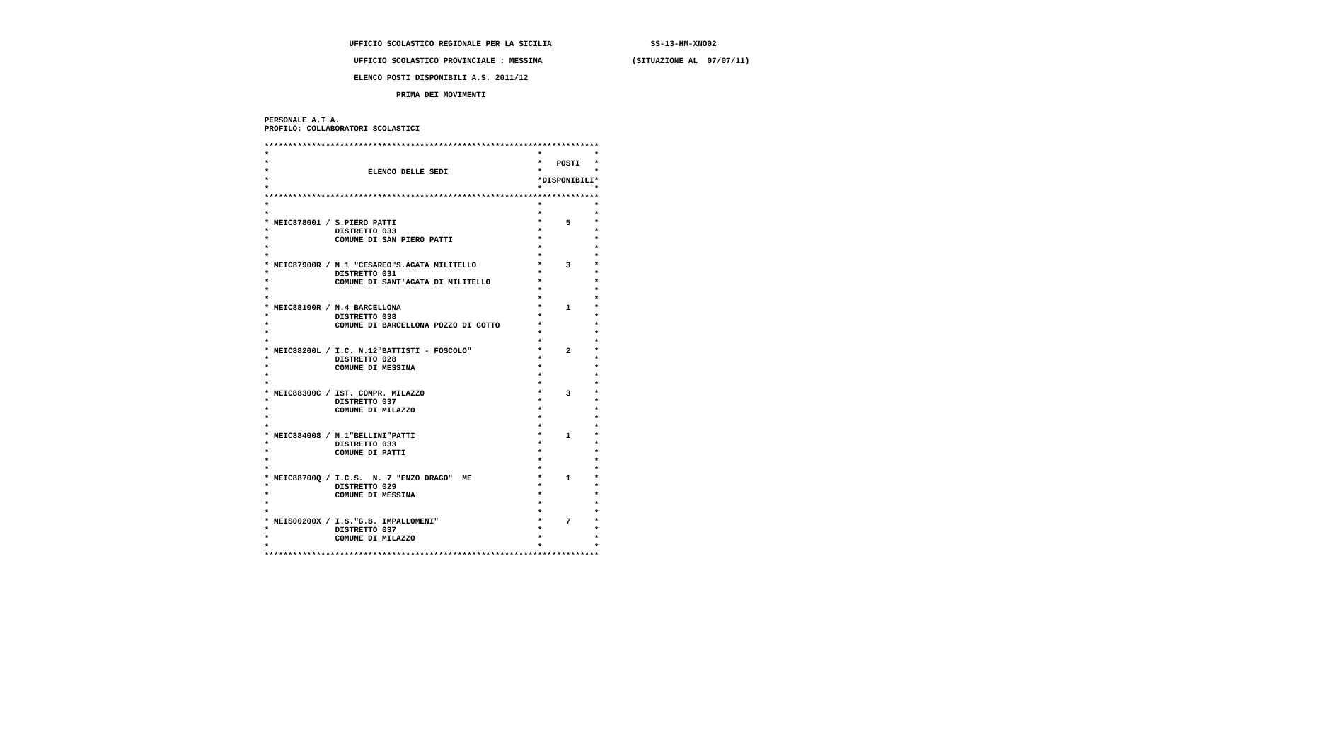UFFICIO SCOLASTICO REGIONALE PER LA SICILIA                     SS-13-HM-XNO02

                    UFFICIO SCOLASTICO PROVINCIALE : MESSINA                   (SITUAZIONE AL  07/07/11)

                    ELENCO POSTI DISPONIBILI A.S. 2011/12

                             PRIMA DEI MOVIMENTI


 PERSONALE A.T.A.
 PROFILO: COLLABORATORI SCOLASTICI

 ***********************************************************************
 *                                                         *           *
 *                                                         *   POSTI   *
 *                     ELENCO DELLE SEDI                   *           *
 *                                                         *DISPONIBILI*
 *                                                         *           *
 ***********************************************************************
 *                                                         *           *
 *                                                         *           *
 * MEIC878001 / S.PIERO PATTI                              *     5     *
 *              DISTRETTO 033                              *           *
 *              COMUNE DI SAN PIERO PATTI                  *           *
 *                                                         *           *
 *                                                         *           *
 * MEIC87900R / N.1 "CESAREO"S.AGATA MILITELLO             *     3     *
 *              DISTRETTO 031                              *           *
 *              COMUNE DI SANT'AGATA DI MILITELLO          *           *
 *                                                         *           *
 *                                                         *           *
 * MEIC88100R / N.4 BARCELLONA                             *     1     *
 *              DISTRETTO 038                              *           *
 *              COMUNE DI BARCELLONA POZZO DI GOTTO        *           *
 *                                                         *           *
 *                                                         *           *
 * MEIC88200L / I.C. N.12"BATTISTI - FOSCOLO"              *     2     *
 *              DISTRETTO 028                              *           *
 *              COMUNE DI MESSINA                          *           *
 *                                                         *           *
 *                                                         *           *
 * MEIC88300C / IST. COMPR. MILAZZO                        *     3     *
 *              DISTRETTO 037                              *           *
 *              COMUNE DI MILAZZO                          *           *
 *                                                         *           *
 *                                                         *           *
 * MEIC884008 / N.1"BELLINI"PATTI                          *     1     *
 *              DISTRETTO 033                              *           *
 *              COMUNE DI PATTI                            *           *
 *                                                         *           *
 *                                                         *           *
 * MEIC88700Q / I.C.S.  N. 7 "ENZO DRAGO"  ME              *     1     *
 *              DISTRETTO 029                              *           *
 *              COMUNE DI MESSINA                          *           *
 *                                                         *           *
 *                                                         *           *
 * MEIS00200X / I.S."G.B. IMPALLOMENI"                     *     7     *
 *              DISTRETTO 037                              *           *
 *              COMUNE DI MILAZZO                          *           *
 *                                                         *           *
 ***********************************************************************